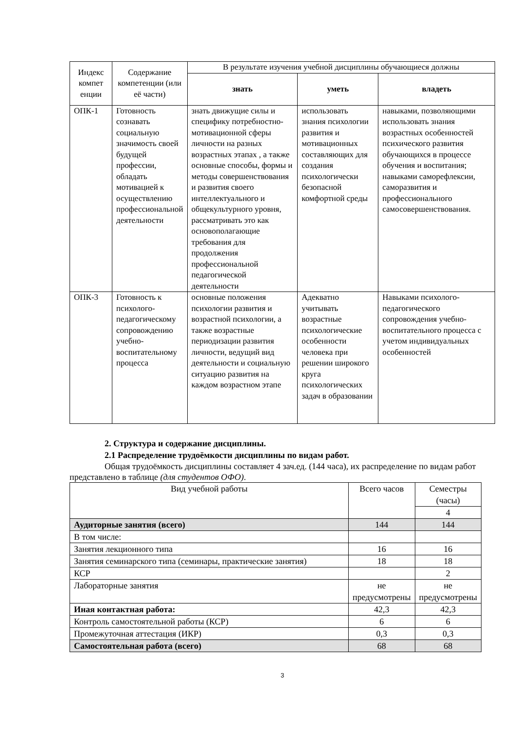| Индекс компет енции | Содержание компетенции (или её части) | В результате изучения учебной дисциплины обучающиеся должны | | |
| --- | --- | --- | --- | --- |
| | | знать | уметь | владеть |
| ОПК-1 | Готовность сознавать социальную значимость своей будущей профессии, обладать мотивацией к осуществлению профессиональной деятельности | знать движущие силы и специфику потребностно-мотивационной сферы личности на разных возрастных этапах , а также основные способы, формы и методы совершенствования и развития своего интеллектуального и общекультурного уровня, рассматривать это как основополагающие требования для продолжения профессиональной педагогической деятельности | использовать знания психологии развития и мотивационных составляющих для создания психологически безопасной комфортной среды | навыками, позволяющими использовать знания возрастных особенностей психического развития обучающихся в процессе обучения и воспитания; навыками саморефлексии, саморазвития и профессионального самосовершенствования. |
| ОПК-3 | Готовность к психолого-педагогическому сопровождению учебно-воспитательному процесса | основные положения психологии развития и возрастной психологии, а также возрастные периодизации развития личности, ведущий вид деятельности и социальную ситуацию развития на каждом возрастном этапе | Адекватно учитывать возрастные психологические особенности человека при решении широкого круга психологических задач в образовании | Навыками психолого-педагогического сопровождения учебно-воспитательного процесса с учетом индивидуальных особенностей |
2. Структура и содержание дисциплины.
2.1 Распределение трудоёмкости дисциплины по видам работ.
Общая трудоёмкость дисциплины составляет 4 зач.ед. (144 часа), их распределение по видам работ представлено в таблице (для студентов ОФО).
| Вид учебной работы | Всего часов | Семестры (часы) |
| | | 4 |
| Аудиторные занятия (всего) | 144 | 144 |
| В том числе: | | |
| Занятия лекционного типа | 16 | 16 |
| Занятия семинарского типа (семинары, практические занятия) | 18 | 18 |
| КСР | | 2 |
| Лабораторные занятия | не предусмотрены | не предусмотрены |
| Иная контактная работа: | 42,3 | 42,3 |
| Контроль самостоятельной работы (КСР) | 6 | 6 |
| Промежуточная аттестация (ИКР) | 0,3 | 0,3 |
| Самостоятельная работа (всего) | 68 | 68 |
3